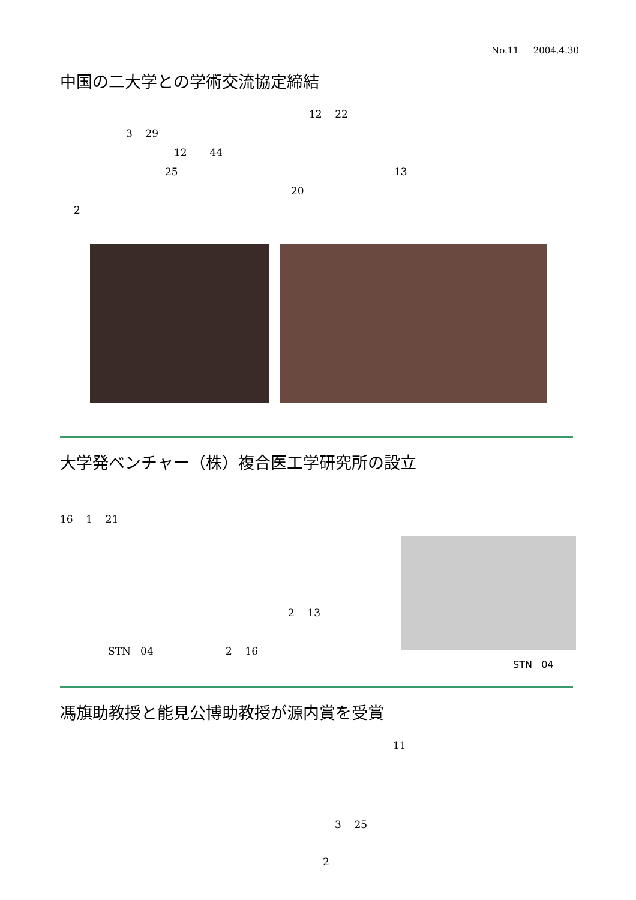No.11 2004.4.30
中国の二大学との学術交流協定締結
12 22
3 29 12 44
25 13
20
2
大学発ベンチャー（株）複合医工学研究所の設立
16 1 21
2 13
STN 04 2 16
STN 04
馮旗助教授と能見公博助教授が源内賞を受賞
11
3 25
2